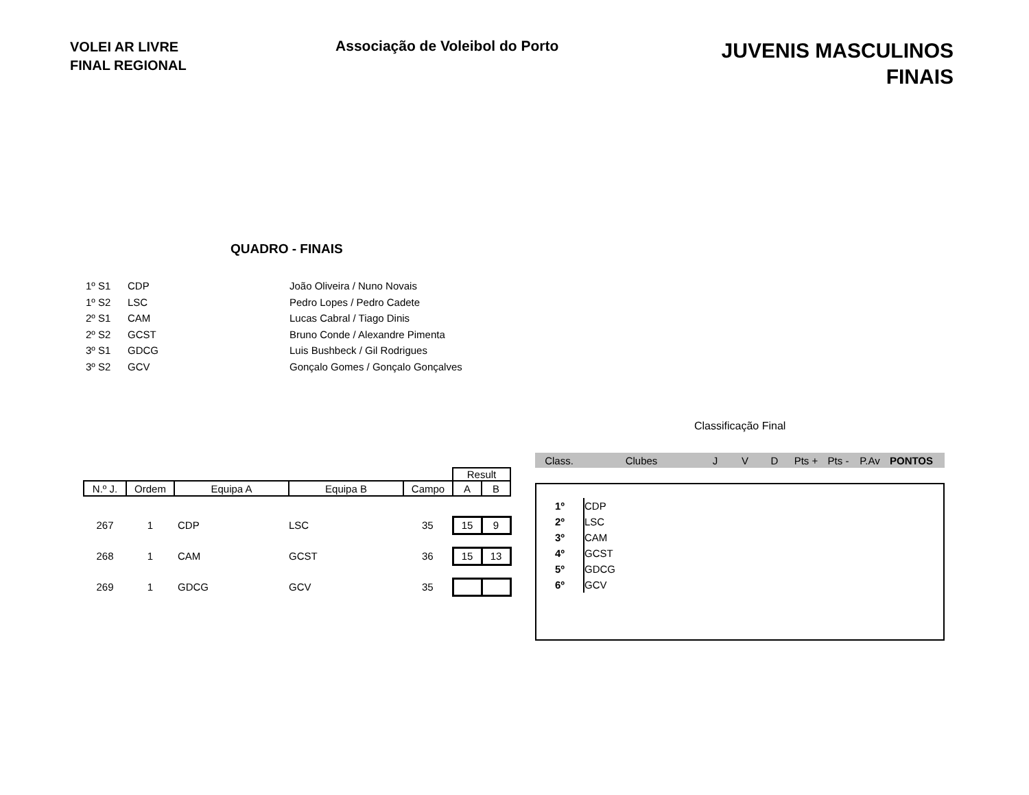VOLEI AR LIVRE
FINAL REGIONAL
Associação de Voleibol do Porto
JUVENIS MASCULINOS
FINAIS
QUADRO - FINAIS
| 1º S1 | CDP | João Oliveira / Nuno Novais |
| 1º S2 | LSC | Pedro Lopes / Pedro Cadete |
| 2º S1 | CAM | Lucas Cabral / Tiago Dinis |
| 2º S2 | GCST | Bruno Conde / Alexandre Pimenta |
| 3º S1 | GDCG | Luis Bushbeck / Gil Rodrigues |
| 3º S2 | GCV | Gonçalo Gomes / Gonçalo Gonçalves |
| | | | | | Result | |
| --- | --- | --- | --- | --- | --- | --- |
| N.º J. | Ordem | Equipa A | Equipa B | Campo | A | B |
| 267 | 1 | CDP | LSC | 35 | 15 | 9 |
| 268 | 1 | CAM | GCST | 36 | 15 | 13 |
| 269 | 1 | GDCG | GCV | 35 | | |
Classificação Final
Class. Clubes J V D Pts + Pts - P.Av PONTOS
| 1º | CDP |
| 2º | LSC |
| 3º | CAM |
| 4º | GCST |
| 5º | GDCG |
| 6º | GCV |